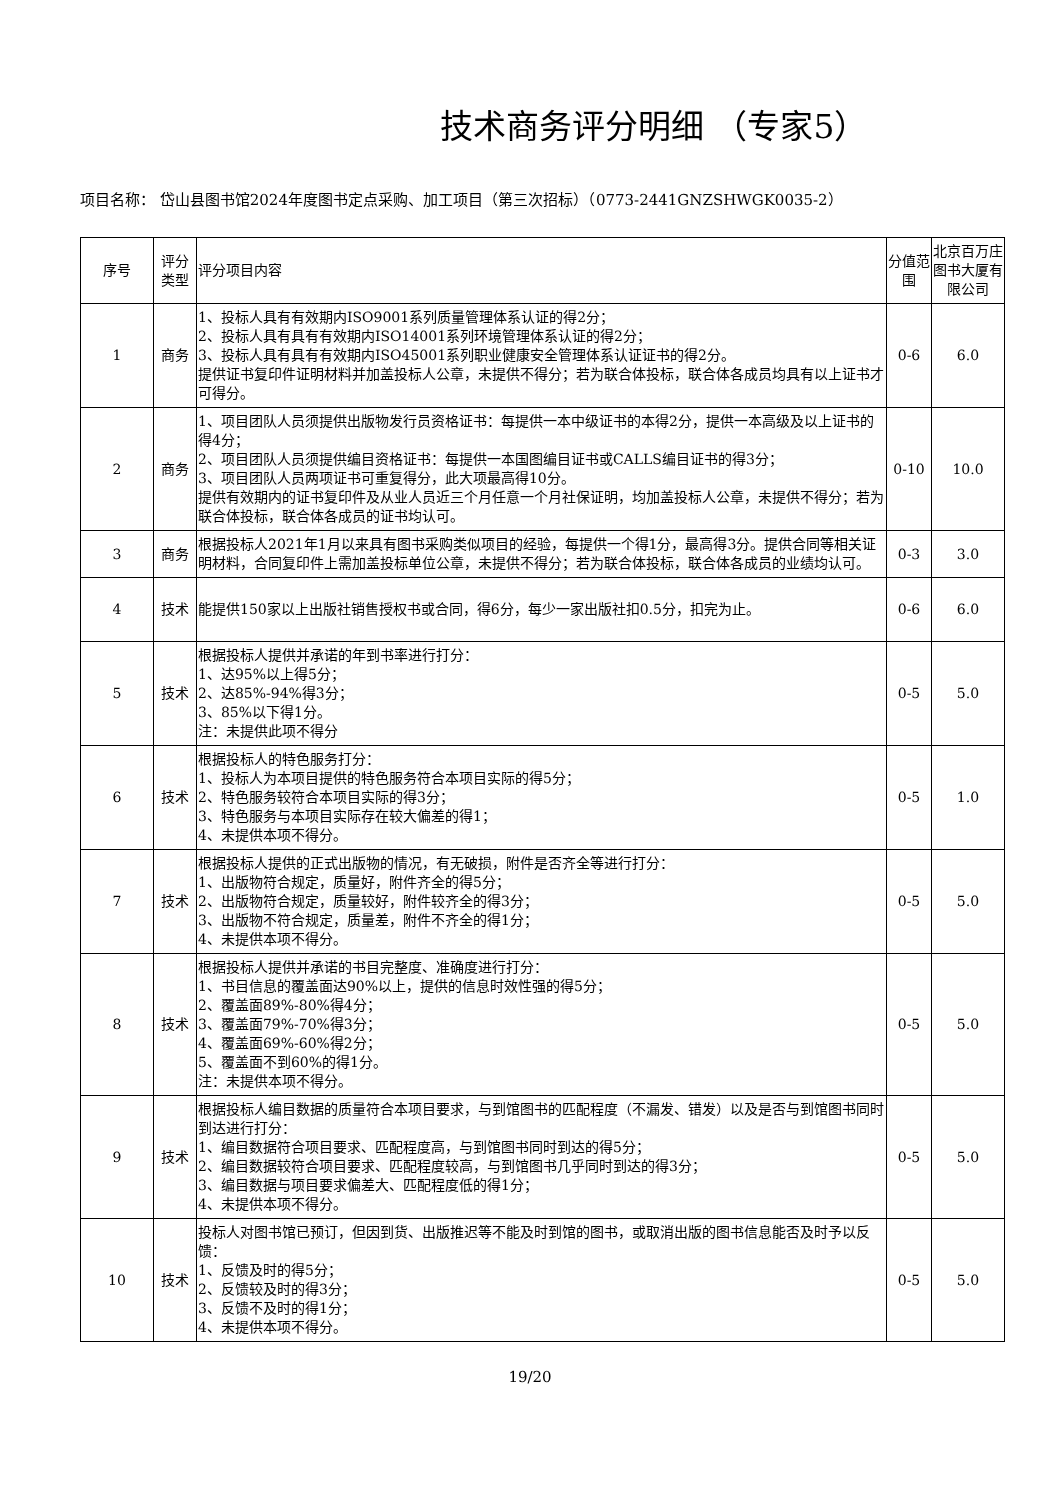技术商务评分明细 （专家5）
项目名称： 岱山县图书馆2024年度图书定点采购、加工项目（第三次招标）（0773-2441GNZSHWGK0035-2）
| 序号 | 评分类型 | 评分项目内容 | 分值范围 | 北京百万庄图书大厦有限公司 |
| --- | --- | --- | --- | --- |
| 1 | 商务 | 1、投标人具有有效期内ISO9001系列质量管理体系认证的得2分； 2、投标人具有具有有效期内ISO14001系列环境管理体系认证的得2分； 3、投标人具有具有有效期内ISO45001系列职业健康安全管理体系认证证书的得2分。 提供证书复印件证明材料并加盖投标人公章，未提供不得分；若为联合体投标，联合体各成员均具有以上证书才可得分。 | 0-6 | 6.0 |
| 2 | 商务 | 1、项目团队人员须提供出版物发行员资格证书：每提供一本中级证书的本得2分，提供一本高级及以上证书的得4分； 2、项目团队人员须提供编目资格证书：每提供一本国图编目证书或CALLS编目证书的得3分； 3、项目团队人员两项证书可重复得分，此大项最高得10分。 提供有效期内的证书复印件及从业人员近三个月任意一个月社保证明，均加盖投标人公章，未提供不得分；若为联合体投标，联合体各成员的证书均认可。 | 0-10 | 10.0 |
| 3 | 商务 | 根据投标人2021年1月以来具有图书采购类似项目的经验，每提供一个得1分，最高得3分。提供合同等相关证明材料，合同复印件上需加盖投标单位公章，未提供不得分；若为联合体投标，联合体各成员的业绩均认可。 | 0-3 | 3.0 |
| 4 | 技术 | 能提供150家以上出版社销售授权书或合同，得6分，每少一家出版社扣0.5分，扣完为止。 | 0-6 | 6.0 |
| 5 | 技术 | 根据投标人提供并承诺的年到书率进行打分： 1、达95%以上得5分； 2、达85%-94%得3分； 3、85%以下得1分。 注：未提供此项不得分 | 0-5 | 5.0 |
| 6 | 技术 | 根据投标人的特色服务打分： 1、投标人为本项目提供的特色服务符合本项目实际的得5分； 2、特色服务较符合本项目实际的得3分； 3、特色服务与本项目实际存在较大偏差的得1； 4、未提供本项不得分。 | 0-5 | 1.0 |
| 7 | 技术 | 根据投标人提供的正式出版物的情况，有无破损，附件是否齐全等进行打分： 1、出版物符合规定，质量好，附件齐全的得5分； 2、出版物符合规定，质量较好，附件较齐全的得3分； 3、出版物不符合规定，质量差，附件不齐全的得1分； 4、未提供本项不得分。 | 0-5 | 5.0 |
| 8 | 技术 | 根据投标人提供并承诺的书目完整度、准确度进行打分： 1、书目信息的覆盖面达90%以上，提供的信息时效性强的得5分； 2、覆盖面89%-80%得4分； 3、覆盖面79%-70%得3分； 4、覆盖面69%-60%得2分； 5、覆盖面不到60%的得1分。 注：未提供本项不得分。 | 0-5 | 5.0 |
| 9 | 技术 | 根据投标人编目数据的质量符合本项目要求，与到馆图书的匹配程度（不漏发、错发）以及是否与到馆图书同时到达进行打分： 1、编目数据符合项目要求、匹配程度高，与到馆图书同时到达的得5分； 2、编目数据较符合项目要求、匹配程度较高，与到馆图书几乎同时到达的得3分； 3、编目数据与项目要求偏差大、匹配程度低的得1分； 4、未提供本项不得分。 | 0-5 | 5.0 |
| 10 | 技术 | 投标人对图书馆已预订，但因到货、出版推迟等不能及时到馆的图书，或取消出版的图书信息能否及时予以反馈： 1、反馈及时的得5分； 2、反馈较及时的得3分； 3、反馈不及时的得1分； 4、未提供本项不得分。 | 0-5 | 5.0 |
19/20